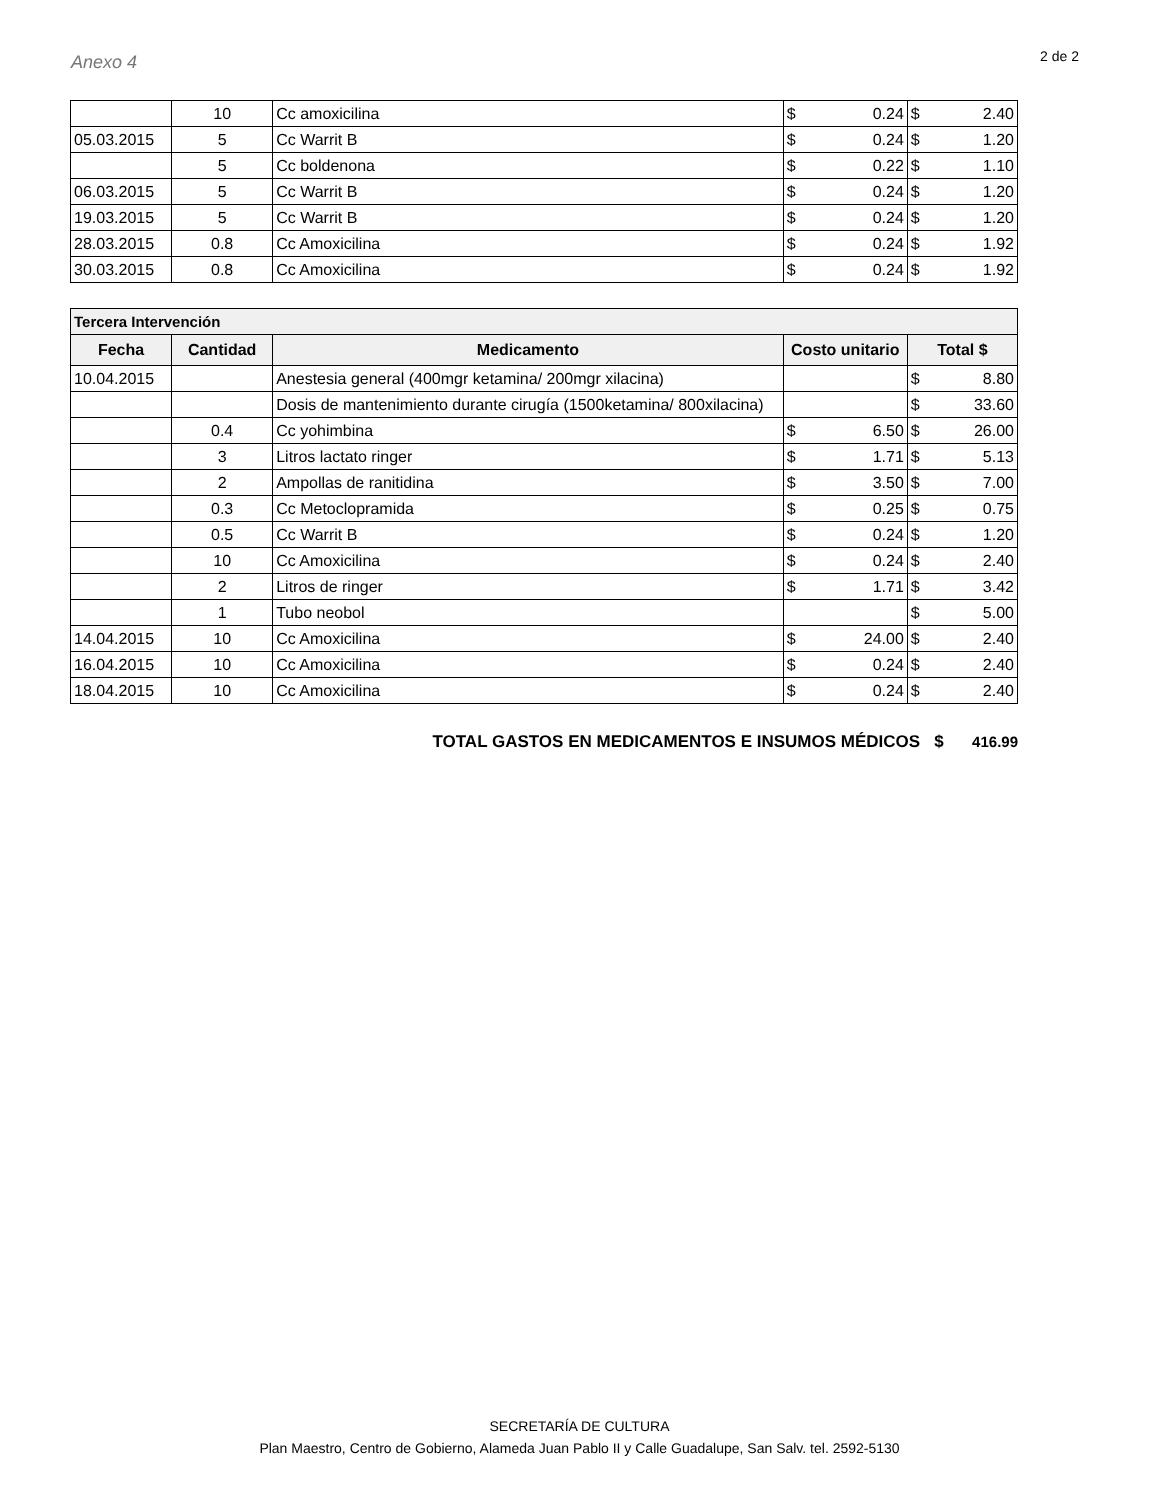Anexo 4
2 de 2
| | 10 | Cc amoxicilina | $ 0.24 | $ 2.40 |
| 05.03.2015 | 5 | Cc Warrit B | $ 0.24 | $ 1.20 |
| | 5 | Cc boldenona | $ 0.22 | $ 1.10 |
| 06.03.2015 | 5 | Cc Warrit B | $ 0.24 | $ 1.20 |
| 19.03.2015 | 5 | Cc Warrit B | $ 0.24 | $ 1.20 |
| 28.03.2015 | 0.8 | Cc Amoxicilina | $ 0.24 | $ 1.92 |
| 30.03.2015 | 0.8 | Cc Amoxicilina | $ 0.24 | $ 1.92 |
| Tercera Intervención | | | | |
| --- | --- | --- | --- | --- |
| Fecha | Cantidad | Medicamento | Costo unitario | Total $ |
| 10.04.2015 | | Anestesia general (400mgr ketamina/ 200mgr xilacina) | | $ 8.80 |
| | | Dosis de mantenimiento durante cirugía (1500ketamina/ 800xilacina) | | $ 33.60 |
| | 0.4 | Cc yohimbina | $ 6.50 | $ 26.00 |
| | 3 | Litros lactato ringer | $ 1.71 | $ 5.13 |
| | 2 | Ampollas de ranitidina | $ 3.50 | $ 7.00 |
| | 0.3 | Cc Metoclopramida | $ 0.25 | $ 0.75 |
| | 0.5 | Cc Warrit B | $ 0.24 | $ 1.20 |
| | 10 | Cc Amoxicilina | $ 0.24 | $ 2.40 |
| | 2 | Litros de ringer | $ 1.71 | $ 3.42 |
| | 1 | Tubo neobol | | $ 5.00 |
| 14.04.2015 | 10 | Cc Amoxicilina | $ 24.00 | $ 2.40 |
| 16.04.2015 | 10 | Cc Amoxicilina | $ 0.24 | $ 2.40 |
| 18.04.2015 | 10 | Cc Amoxicilina | $ 0.24 | $ 2.40 |
TOTAL GASTOS EN MEDICAMENTOS E INSUMOS MÉDICOS $ 416.99
SECRETARÍA DE CULTURA
Plan Maestro, Centro de Gobierno, Alameda Juan Pablo II y Calle Guadalupe, San Salv. tel. 2592-5130